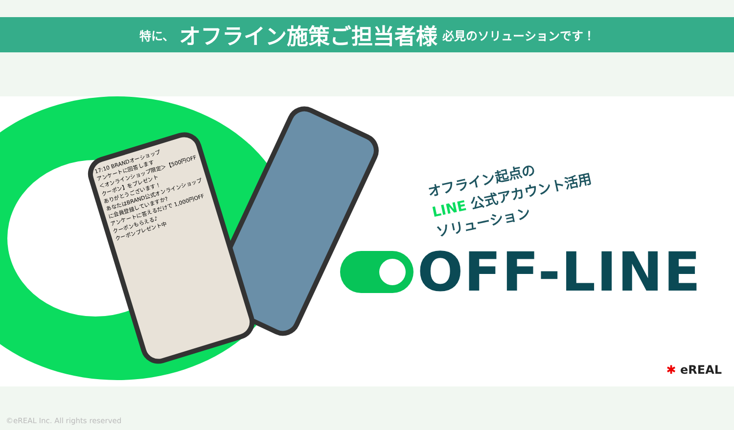特に、 オフライン施策ご担当者様 必見のソリューションです！
17:10 BRANDオーショップ
アンケートに回答します
＜オンラインショップ限定＞【500円OFFクーポン】をプレゼント
ありがとうございます！
あなたはBRAND公式オンラインショップに会員登録していますか?
アンケートに答えるだけで 1,000円OFF クーポンもらえる♪
クーポンプレゼント中
オフライン起点の
LINE 公式アカウント活用
ソリューション
OFF-LINE
✱ eREAL
©eREAL Inc. All rights reserved